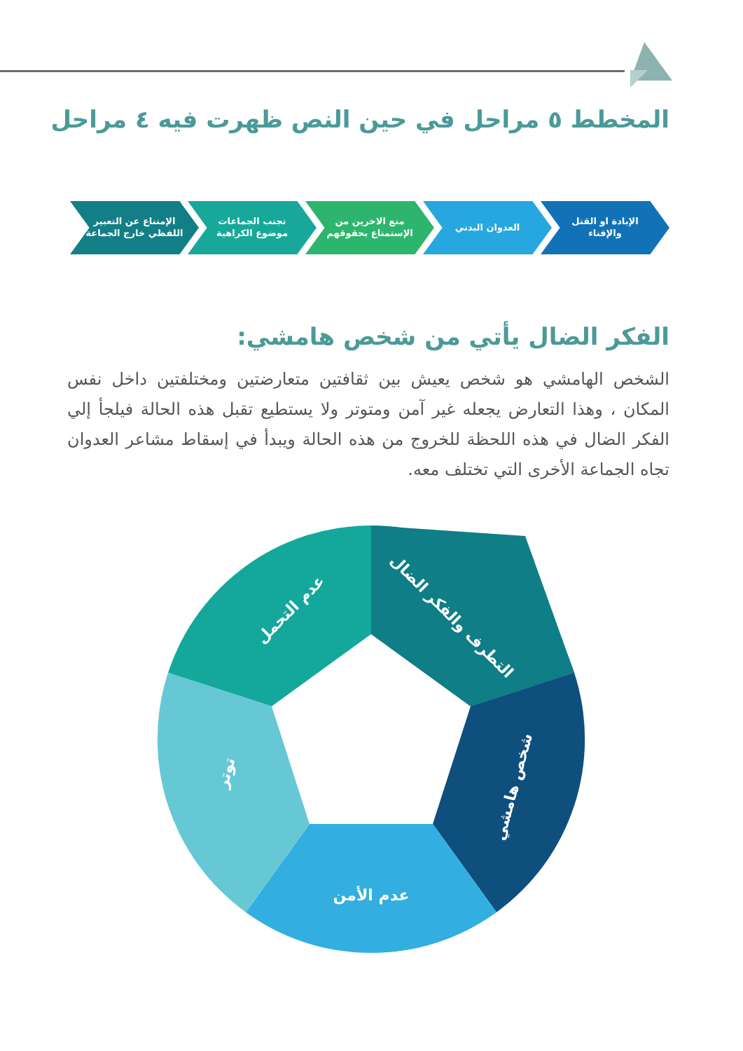المخطط ٥ مراحل في حين النص ظهرت فيه ٤ مراحل
الإبادة او القتل والإفناء
العدوان البدني منع الاخرين من الإستمتاع بحقوقهم
تجنب الجماعات موضوع الكراهية
الإمتناع عن التعبير اللفظي خارج الجماعة
الفكر الضال يأتي من شخص هامشي:
الشخص الهامشي هو شخص يعيش بين ثقافتين متعارضتين ومختلفتين داخل نفس المكان ، وهذا التعارض يجعله غير آمن ومتوتر ولا يستطيع تقبل هذه الحالة فيلجأ إلي الفكر الضال في هذه اللحظة للخروج من هذه الحالة ويبدأ في إسقاط مشاعر العدوان تجاه الجماعة الأخرى التي تختلف معه.
التطرف والفكر الضال
شخص هامشي
عدم الأمن
توتر
عدم التحمل